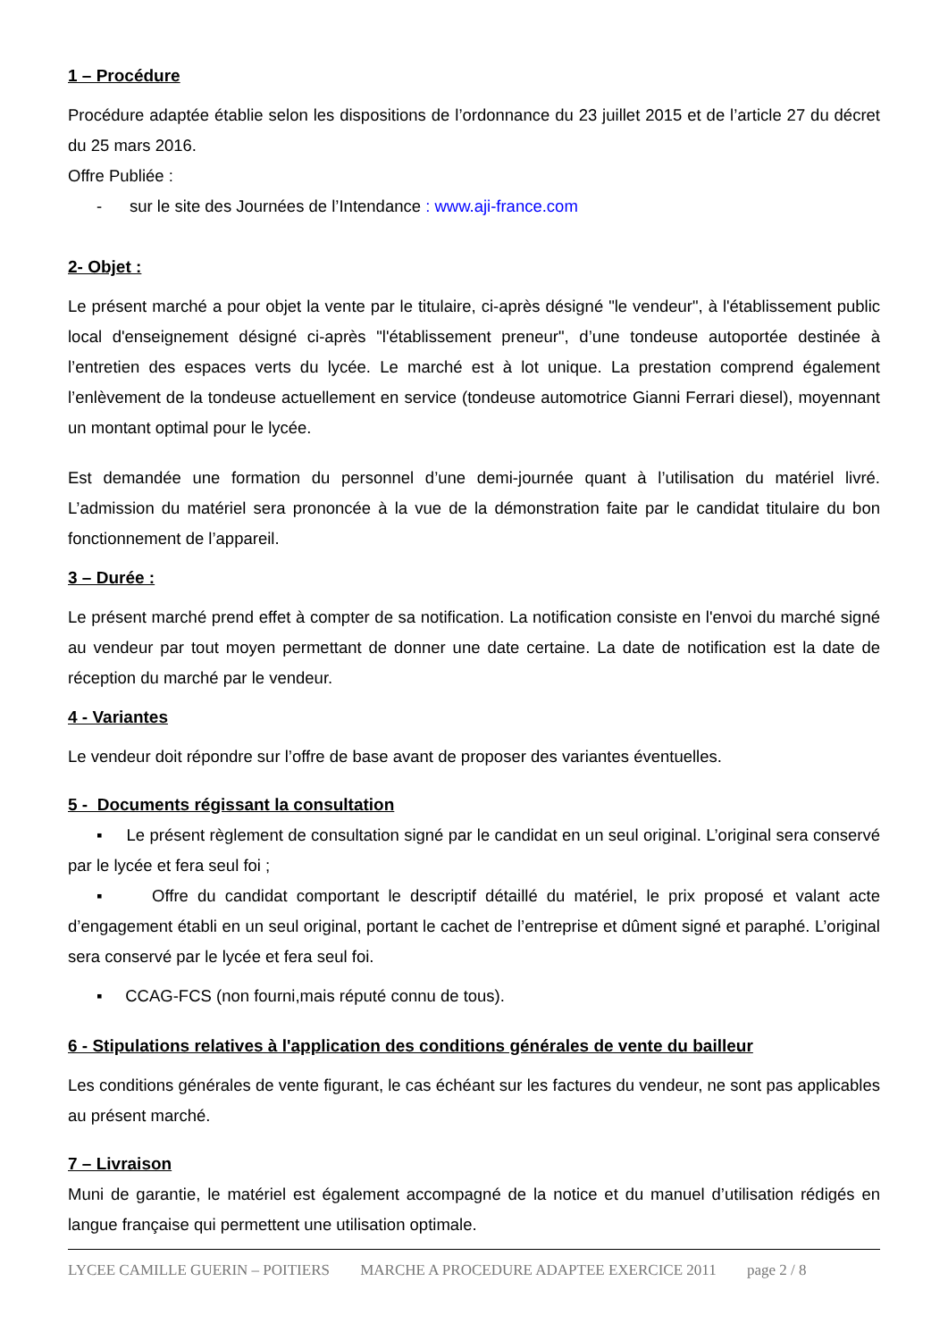1 – Procédure
Procédure adaptée établie selon les dispositions de l’ordonnance du 23 juillet 2015 et de l’article 27 du décret du 25 mars 2016.
Offre Publiée :
- sur le site des Journées de l’Intendance : www.aji-france.com
2- Objet :
Le présent marché a pour objet la vente par le titulaire, ci-après désigné "le vendeur", à l'établissement public local d'enseignement désigné ci-après "l'établissement preneur", d’une tondeuse autoportée destinée à l’entretien des espaces verts du lycée. Le marché est à lot unique. La prestation comprend également l’enlèvement de la tondeuse actuellement en service (tondeuse automotrice Gianni Ferrari diesel), moyennant un montant optimal pour le lycée.
Est demandée une formation du personnel d’une demi-journée quant à l’utilisation du matériel livré. L’admission du matériel sera prononcée à la vue de la démonstration faite par le candidat titulaire du bon fonctionnement de l’appareil.
3 – Durée :
Le présent marché prend effet à compter de sa notification. La notification consiste en l'envoi du marché signé au vendeur par tout moyen permettant de donner une date certaine. La date de notification est la date de réception du marché par le vendeur.
4 - Variantes
Le vendeur doit répondre sur l’offre de base avant de proposer des variantes éventuelles.
5 - Documents régissant la consultation
▪ Le présent règlement de consultation signé par le candidat en un seul original. L’original sera conservé par le lycée et fera seul foi ;
▪ Offre du candidat comportant le descriptif détaillé du matériel, le prix proposé et valant acte d’engagement établi en un seul original, portant le cachet de l’entreprise et dûment signé et paraphé. L’original sera conservé par le lycée et fera seul foi.
▪ CCAG-FCS (non fourni,mais réputé connu de tous).
6 - Stipulations relatives à l'application des conditions générales de vente du bailleur
Les conditions générales de vente figurant, le cas échéant sur les factures du vendeur, ne sont pas applicables au présent marché.
7 – Livraison
Muni de garantie, le matériel est également accompagné de la notice et du manuel d’utilisation rédigés en langue française qui permettent une utilisation optimale.
LYCEE CAMILLE GUERIN – POITIERS MARCHE A PROCEDURE ADAPTEE EXERCICE 2011 page 2 / 8